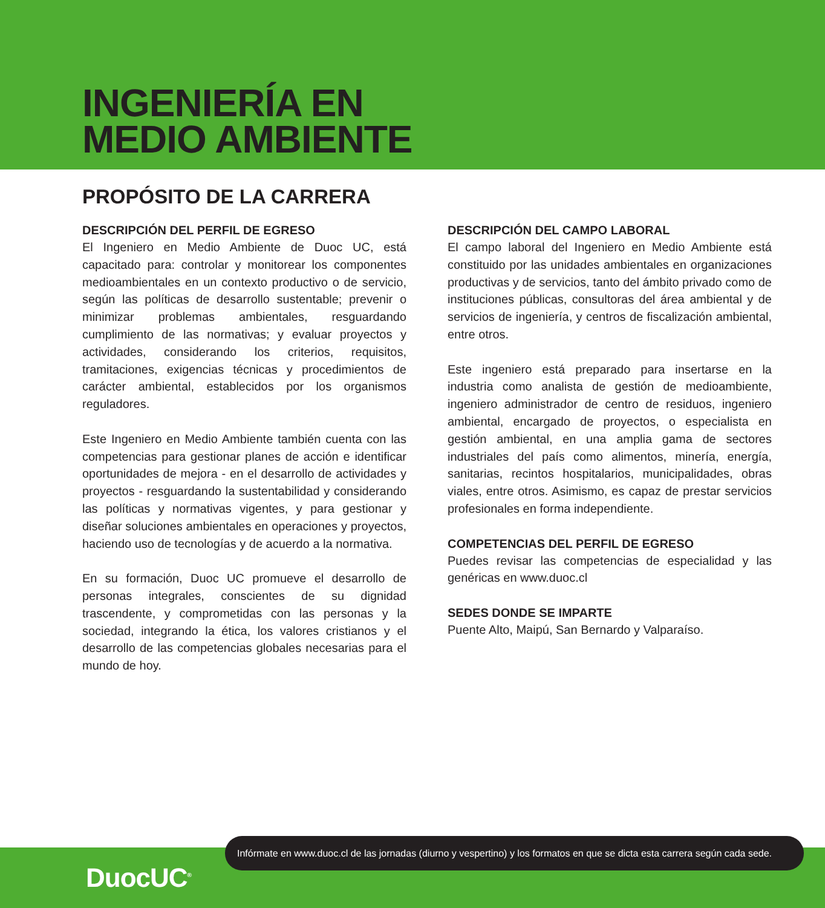INGENIERÍA EN
MEDIO AMBIENTE
PROPÓSITO DE LA CARRERA
DESCRIPCIÓN DEL PERFIL DE EGRESO
El Ingeniero en Medio Ambiente de Duoc UC, está capacitado para: controlar y monitorear los componentes medioambientales en un contexto productivo o de servicio, según las políticas de desarrollo sustentable; prevenir o minimizar problemas ambientales, resguardando cumplimiento de las normativas; y evaluar proyectos y actividades, considerando los criterios, requisitos, tramitaciones, exigencias técnicas y procedimientos de carácter ambiental, establecidos por los organismos reguladores.
Este Ingeniero en Medio Ambiente también cuenta con las competencias para gestionar planes de acción e identificar oportunidades de mejora - en el desarrollo de actividades y proyectos - resguardando la sustentabilidad y considerando las políticas y normativas vigentes, y para gestionar y diseñar soluciones ambientales en operaciones y proyectos, haciendo uso de tecnologías y de acuerdo a la normativa.
En su formación, Duoc UC promueve el desarrollo de personas integrales, conscientes de su dignidad trascendente, y comprometidas con las personas y la sociedad, integrando la ética, los valores cristianos y el desarrollo de las competencias globales necesarias para el mundo de hoy.
DESCRIPCIÓN DEL CAMPO LABORAL
El campo laboral del Ingeniero en Medio Ambiente está constituido por las unidades ambientales en organizaciones productivas y de servicios, tanto del ámbito privado como de instituciones públicas, consultoras del área ambiental y de servicios de ingeniería, y centros de fiscalización ambiental, entre otros.
Este ingeniero está preparado para insertarse en la industria como analista de gestión de medioambiente, ingeniero administrador de centro de residuos, ingeniero ambiental, encargado de proyectos, o especialista en gestión ambiental, en una amplia gama de sectores industriales del país como alimentos, minería, energía, sanitarias, recintos hospitalarios, municipalidades, obras viales, entre otros. Asimismo, es capaz de prestar servicios profesionales en forma independiente.
COMPETENCIAS DEL PERFIL DE EGRESO
Puedes revisar las competencias de especialidad y las genéricas en www.duoc.cl
SEDES DONDE SE IMPARTE
Puente Alto, Maipú, San Bernardo y Valparaíso.
DuocUC<sup>®</sup>
Infórmate en www.duoc.cl de las jornadas (diurno y vespertino) y los formatos en que se dicta esta carrera según cada sede.